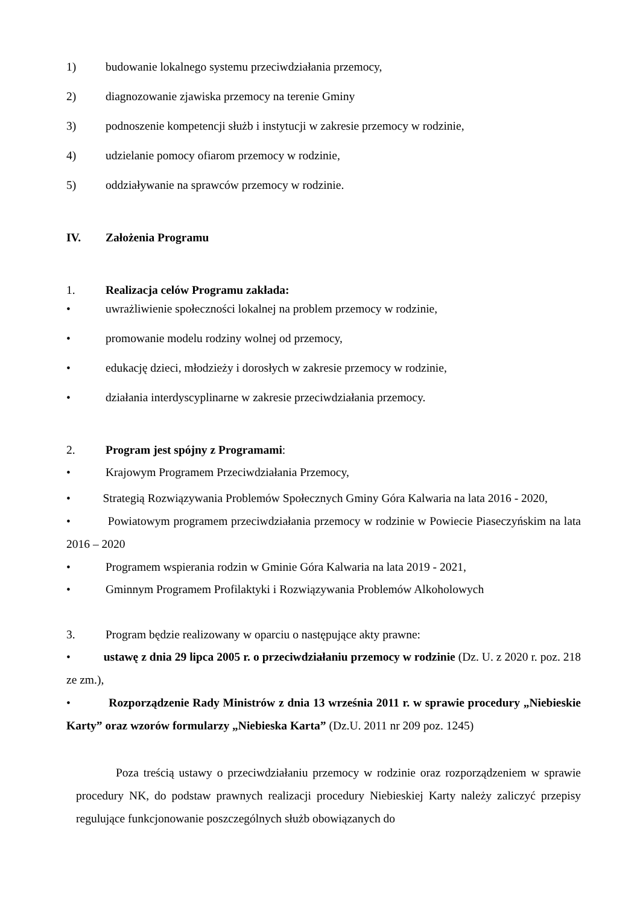1) budowanie lokalnego systemu przeciwdziałania przemocy,
2) diagnozowanie zjawiska przemocy na terenie Gminy
3) podnoszenie kompetencji służb i instytucji w zakresie przemocy w rodzinie,
4) udzielanie pomocy ofiarom przemocy w rodzinie,
5) oddziaływanie na sprawców przemocy w rodzinie.
IV. Założenia Programu
1. Realizacja celów Programu zakłada:
• uwrażliwienie społeczności lokalnej na problem przemocy w rodzinie,
• promowanie modelu rodziny wolnej od przemocy,
• edukację dzieci, młodzieży i dorosłych w zakresie przemocy w rodzinie,
• działania interdyscyplinarne w zakresie przeciwdziałania przemocy.
2. Program jest spójny z Programami:
• Krajowym Programem Przeciwdziałania Przemocy,
• Strategią Rozwiązywania Problemów Społecznych Gminy Góra Kalwaria na lata 2016 - 2020,
• Powiatowym programem przeciwdziałania przemocy w rodzinie w Powiecie Piaseczyńskim na lata 2016 – 2020
• Programem wspierania rodzin w Gminie Góra Kalwaria na lata 2019 - 2021,
• Gminnym Programem Profilaktyki i Rozwiązywania Problemów Alkoholowych
3. Program będzie realizowany w oparciu o następujące akty prawne:
• ustawę z dnia 29 lipca 2005 r. o przeciwdziałaniu przemocy w rodzinie (Dz. U. z 2020 r. poz. 218 ze zm.),
• Rozporządzenie Rady Ministrów z dnia 13 września 2011 r. w sprawie procedury „Niebieskie Karty” oraz wzorów formularzy „Niebieska Karta” (Dz.U. 2011 nr 209 poz. 1245)
Poza treścią ustawy o przeciwdziałaniu przemocy w rodzinie oraz rozporządzeniem w sprawie procedury NK, do podstaw prawnych realizacji procedury Niebieskiej Karty należy zaliczyć przepisy regulujące funkcjonowanie poszczególnych służb obowiązanych do